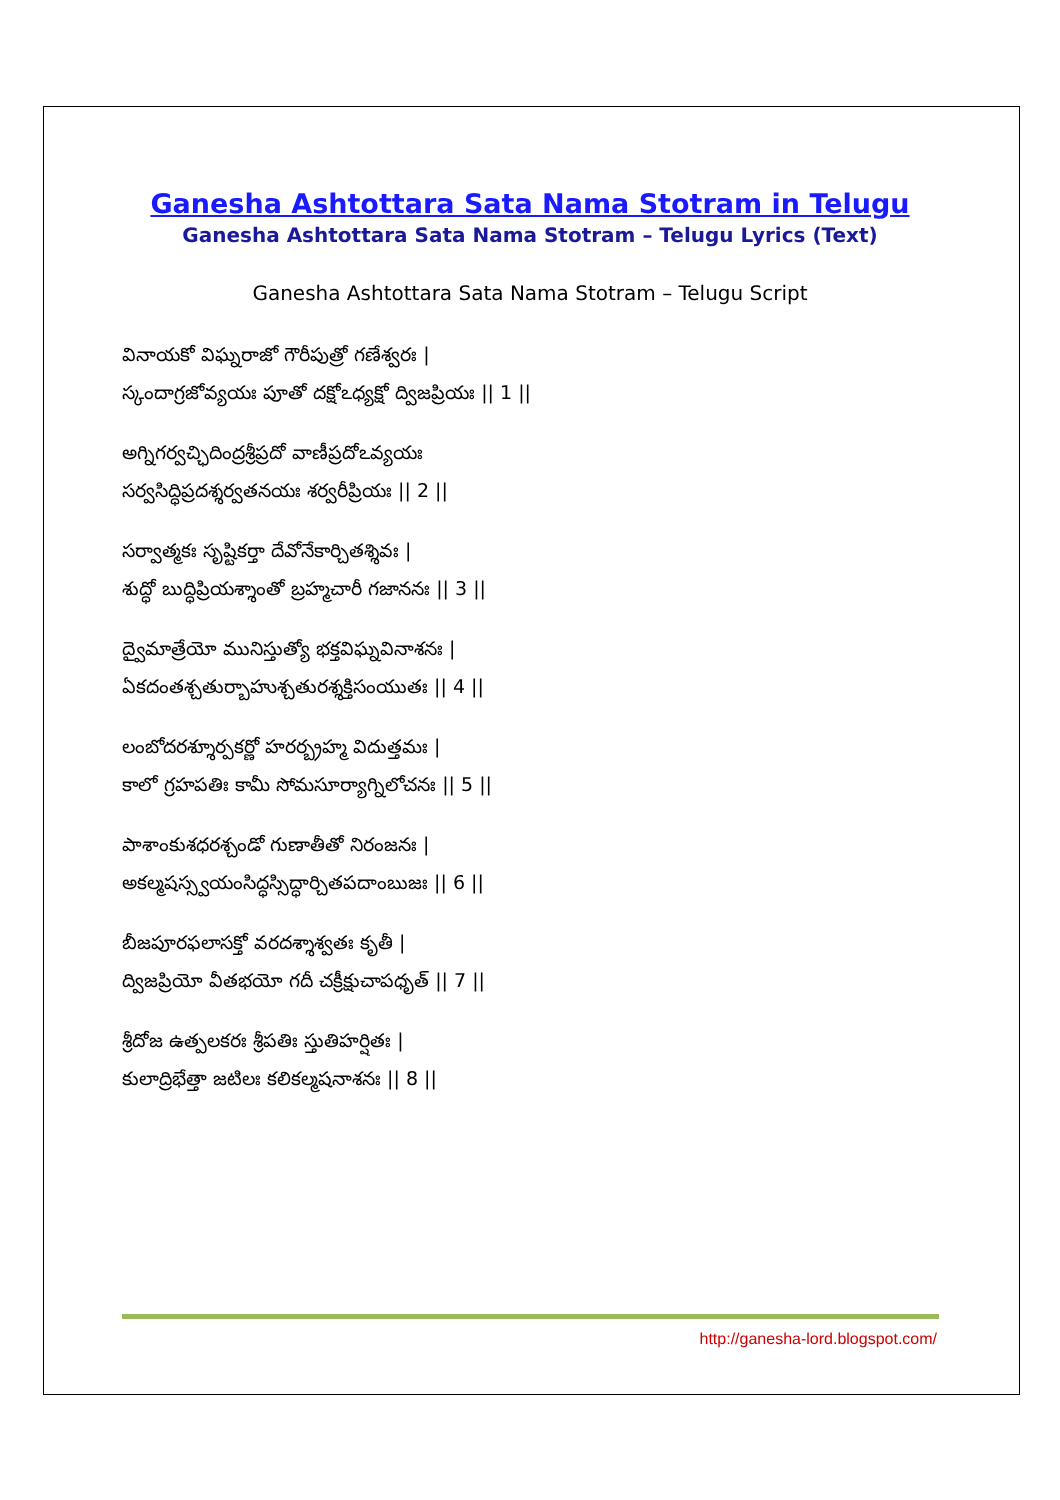Ganesha Ashtottara Sata Nama Stotram in Telugu
Ganesha Ashtottara Sata Nama Stotram – Telugu Lyrics (Text)
Ganesha Ashtottara Sata Nama Stotram – Telugu Script
వినాయకో విఘ్నరాజో గౌరీపుత్రో గణేశ్వరః |
స్కందాగ్రజోవ్యయః పూతో దక్షోఽధ్యక్షో ద్విజప్రియః || 1 ||
అగ్నిగర్వచ్ఛిదింద్రశ్రీప్రదో వాణీప్రదోఽవ్యయః
సర్వసిద్ధిప్రదశ్శర్వతనయః శర్వరీప్రియః || 2 ||
సర్వాత్మకః సృష్టికర్తా దేవోనేకార్చితశ్శివః |
శుద్ధో బుద్ధిప్రియశ్శాంతో బ్రహ్మచారీ గజాననః || 3 ||
ద్వైమాత్రేయో మునిస్తుత్యో భక్తవిఘ్నవినాశనః |
ఏకదంతశ్చతుర్బాహుశ్చతురశ్శక్తిసంయుతః || 4 ||
లంబోదరశ్శూర్పకర్ణో హరర్బ్రహ్మ విదుత్తమః |
కాలో గ్రహపతిః కామీ సోమసూర్యాగ్నిలోచనః || 5 ||
పాశాంకుశధరశ్చండో గుణాతీతో నిరంజనః |
అకల్మషస్స్వయంసిద్ధస్సిద్ధార్చితపదాంబుజః || 6 ||
బీజపూరఫలాసక్తో వరదశ్శాశ్వతః కృతీ |
ద్విజప్రియో వీతభయో గదీ చక్రీక్షుచాపధృత్ || 7 ||
శ్రీదోజ ఉత్పలకరః శ్రీపతిః స్తుతిహర్షితః |
కులాద్రిభేత్తా జటిలః కలికల్మషనాశనః || 8 ||
http://ganesha-lord.blogspot.com/